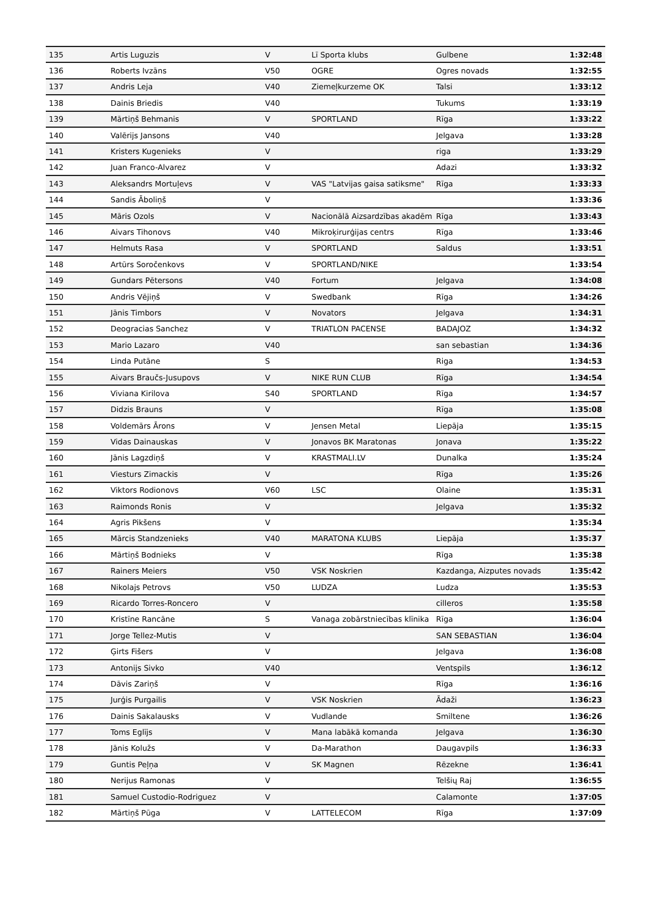| 135 | Artis Luguzis | V | Lī Sporta klubs | Gulbene | 1:32:48 |
| 136 | Roberts Ivzāns | V50 | OGRE | Ogres novads | 1:32:55 |
| 137 | Andris Leja | V40 | Ziemeļkurzeme OK | Talsi | 1:33:12 |
| 138 | Dainis Briedis | V40 | | Tukums | 1:33:19 |
| 139 | Mārtiņš Behmanis | V | SPORTLAND | Rīga | 1:33:22 |
| 140 | Valērijs Jansons | V40 | | Jelgava | 1:33:28 |
| 141 | Kristers Kugenieks | V | | riga | 1:33:29 |
| 142 | Juan Franco-Alvarez | V | | Adazi | 1:33:32 |
| 143 | Aleksandrs Mortuļevs | V | VAS "Latvijas gaisa satiksme" | Rīga | 1:33:33 |
| 144 | Sandis Āboliņš | V | | | 1:33:36 |
| 145 | Māris Ozols | V | Nacionālā Aizsardzības akadēm | Rīga | 1:33:43 |
| 146 | Aivars Tihonovs | V40 | Mikroķirurģijas centrs | Rīga | 1:33:46 |
| 147 | Helmuts Rasa | V | SPORTLAND | Saldus | 1:33:51 |
| 148 | Artūrs Soročenkovs | V | SPORTLAND/NIKE | | 1:33:54 |
| 149 | Gundars Pētersons | V40 | Fortum | Jelgava | 1:34:08 |
| 150 | Andris Vējiņš | V | Swedbank | Rīga | 1:34:26 |
| 151 | Jānis Timbors | V | Novators | Jelgava | 1:34:31 |
| 152 | Deogracias Sanchez | V | TRIATLON PACENSE | BADAJOZ | 1:34:32 |
| 153 | Mario Lazaro | V40 | | san sebastian | 1:34:36 |
| 154 | Linda Putāne | S | | Riga | 1:34:53 |
| 155 | Aivars Braučs-Jusupovs | V | NIKE RUN CLUB | Rīga | 1:34:54 |
| 156 | Viviana Kirilova | S40 | SPORTLAND | Rīga | 1:34:57 |
| 157 | Didzis Brauns | V | | Rīga | 1:35:08 |
| 158 | Voldemārs Ārons | V | Jensen Metal | Liepāja | 1:35:15 |
| 159 | Vidas Dainauskas | V | Jonavos BK Maratonas | Jonava | 1:35:22 |
| 160 | Jānis Lagzdiņš | V | KRASTMALI.LV | Dunalka | 1:35:24 |
| 161 | Viesturs Zimackis | V | | Rīga | 1:35:26 |
| 162 | Viktors Rodionovs | V60 | LSC | Olaine | 1:35:31 |
| 163 | Raimonds Ronis | V | | Jelgava | 1:35:32 |
| 164 | Agris Pikšens | V | | | 1:35:34 |
| 165 | Mārcis Standzenieks | V40 | MARATONA KLUBS | Liepāja | 1:35:37 |
| 166 | Mārtiņš Bodnieks | V | | Rīga | 1:35:38 |
| 167 | Rainers Meiers | V50 | VSK Noskrien | Kazdanga, Aizputes novads | 1:35:42 |
| 168 | Nikolajs Petrovs | V50 | LUDZA | Ludza | 1:35:53 |
| 169 | Ricardo Torres-Roncero | V | | cilleros | 1:35:58 |
| 170 | Kristīne Rancāne | S | Vanaga zobārstniecības klīnika | Rīga | 1:36:04 |
| 171 | Jorge Tellez-Mutis | V | | SAN SEBASTIAN | 1:36:04 |
| 172 | Ģirts Fišers | V | | Jelgava | 1:36:08 |
| 173 | Antonijs Sivko | V40 | | Ventspils | 1:36:12 |
| 174 | Dāvis Zariņš | V | | Rīga | 1:36:16 |
| 175 | Jurģis Purgailis | V | VSK Noskrien | Ādaži | 1:36:23 |
| 176 | Dainis Sakalausks | V | Vudlande | Smiltene | 1:36:26 |
| 177 | Toms Eglījs | V | Mana labākā komanda | Jelgava | 1:36:30 |
| 178 | Jānis Kolužs | V | Da-Marathon | Daugavpils | 1:36:33 |
| 179 | Guntis Peļņa | V | SK Magnen | Rēzekne | 1:36:41 |
| 180 | Nerijus Ramonas | V | | Telšių Raj | 1:36:55 |
| 181 | Samuel Custodio-Rodriguez | V | | Calamonte | 1:37:05 |
| 182 | Mārtiņš Pūga | V | LATTELECOM | Rīga | 1:37:09 |